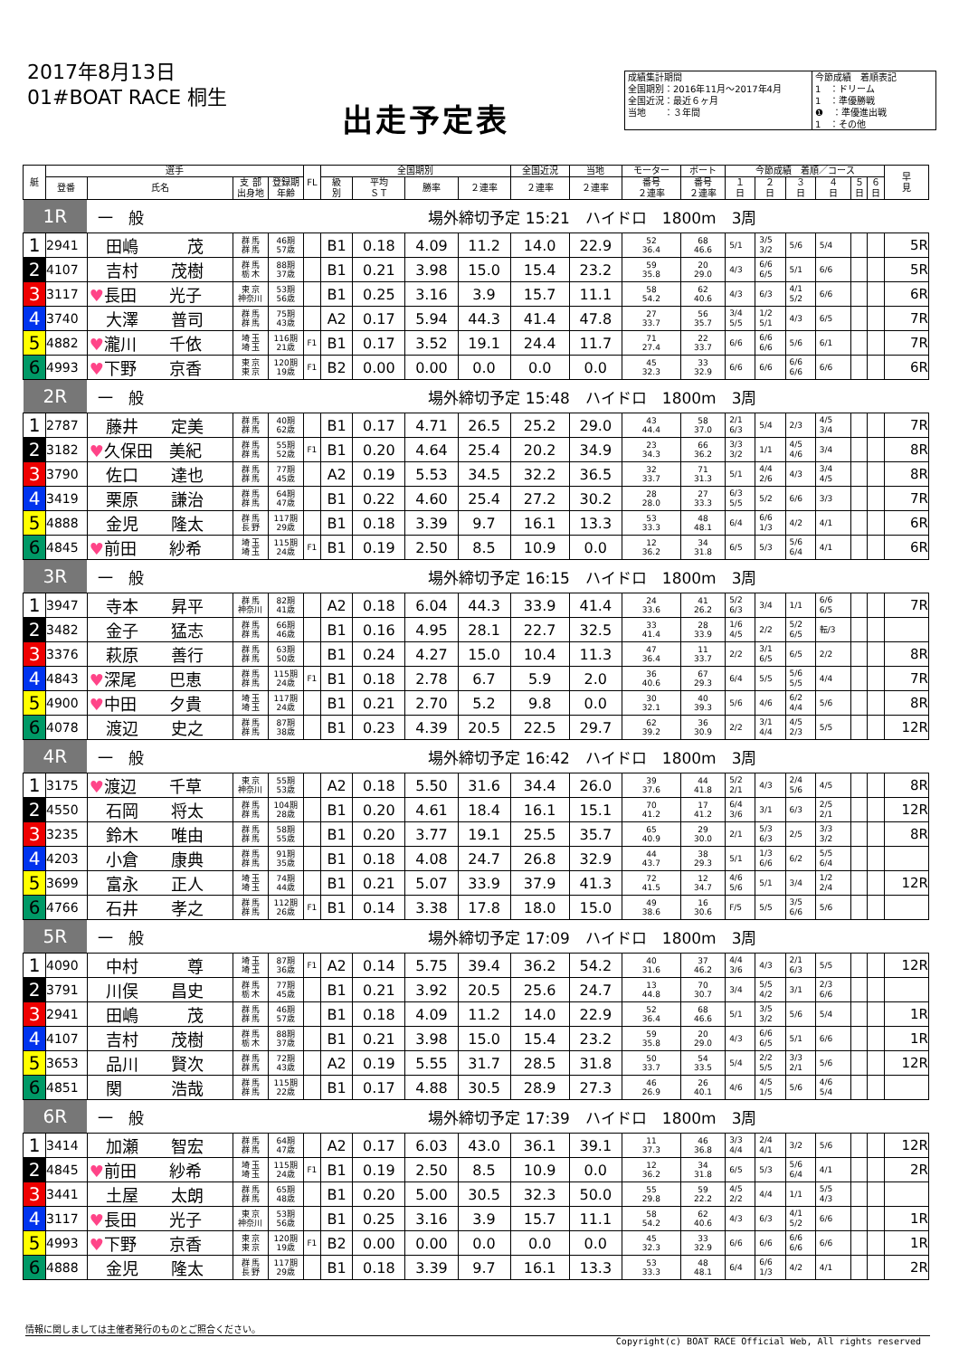2017年8月13日
01#BOAT RACE 桐生
出走予定表
成績集計期間
全国期別：2016年11月～2017年4月
全国近況：最近６ヶ月
当地　　：３年間
今節成績　着順表記
1　：ドリーム
1　：準優勝戦
❶　：準優進出戦
1　：その他
| 艇 | 選手 | | | | FL | 全国期別 | | | | 全国近況 | 当地 | モーター | ボート | 今節成績 着順／コース | | | | | | 早 見 |
| --- | --- | --- | --- | --- | --- | --- | --- | --- | --- | --- | --- | --- | --- | --- | --- | --- | --- | --- | --- | --- |
| | 登番 | 氏名 | 支 部 出身地 | 登録期 年齢 | | 級 別 | 平均 ＳＴ | 勝率 | ２連率 | ２連率 | ２連率 | 番号 ２連率 | 番号 ２連率 | １ 日 | ２ 日 | ３ 日 | ４ 日 | ５ 日 | ６ 日 | |
| 1R | | 一 般 | | | 場外締切予定 15:21 ハイドロ 1800m 3周 | | | | | | | | | | | | | | | |
| 1 | 2941 | 田嶋 茂 | 群 馬 群 馬 | 46期 57歳 | | B1 | 0.18 | 4.09 | 11.2 | 14.0 | 22.9 | 52 36.4 | 68 46.6 | 5/1 | 3/5 3/2 | 5/6 | 5/4 | | | 5R |
| 2 | 4107 | 吉村 茂樹 | 群 馬 栃 木 | 88期 37歳 | | B1 | 0.21 | 3.98 | 15.0 | 15.4 | 23.2 | 59 35.8 | 20 29.0 | 4/3 | 6/6 6/5 | 5/1 | 6/6 | | | 5R |
| 3 | 3117 | ♥ 長田 光子 | 東 京 神奈川 | 53期 56歳 | | B1 | 0.25 | 3.16 | 3.9 | 15.7 | 11.1 | 58 54.2 | 62 40.6 | 4/3 | 6/3 | 4/1 5/2 | 6/6 | | | 6R |
| 4 | 3740 | 大澤 普司 | 群 馬 群 馬 | 75期 43歳 | | A2 | 0.17 | 5.94 | 44.3 | 41.4 | 47.8 | 27 33.7 | 56 35.7 | 3/4 5/5 | 1/2 5/1 | 4/3 | 6/5 | | | 7R |
| 5 | 4882 | ♥ 瀧川 千依 | 埼 玉 埼 玉 | 116期 21歳 | F1 | B1 | 0.17 | 3.52 | 19.1 | 24.4 | 11.7 | 71 27.4 | 22 33.7 | 6/6 | 6/6 6/6 | 5/6 | 6/1 | | | 7R |
| 6 | 4993 | ♥ 下野 京香 | 東 京 東 京 | 120期 19歳 | F1 | B2 | 0.00 | 0.00 | 0.0 | 0.0 | 0.0 | 45 32.3 | 33 32.9 | 6/6 | 6/6 | 6/6 6/6 | 6/6 | | | 6R |
| 2R | | 一 般 | | | 場外締切予定 15:48 ハイドロ 1800m 3周 | | | | | | | | | | | | | | | |
| 1 | 2787 | 藤井 定美 | 群 馬 群 馬 | 40期 62歳 | | B1 | 0.17 | 4.71 | 26.5 | 25.2 | 29.0 | 43 44.4 | 58 37.0 | 2/1 6/3 | 5/4 | 2/3 | 4/5 3/4 | | | 7R |
| 2 | 3182 | ♥ 久保田 美紀 | 群 馬 群 馬 | 55期 52歳 | F1 | B1 | 0.20 | 4.64 | 25.4 | 20.2 | 34.9 | 23 34.3 | 66 36.2 | 3/3 3/2 | 1/1 | 4/5 4/6 | 3/4 | | | 8R |
| 3 | 3790 | 佐口 達也 | 群 馬 群 馬 | 77期 45歳 | | A2 | 0.19 | 5.53 | 34.5 | 32.2 | 36.5 | 32 33.7 | 71 31.3 | 5/1 | 4/4 2/6 | 4/3 | 3/4 4/5 | | | 8R |
| 4 | 3419 | 栗原 謙治 | 群 馬 群 馬 | 64期 47歳 | | B1 | 0.22 | 4.60 | 25.4 | 27.2 | 30.2 | 28 28.0 | 27 33.3 | 6/3 5/5 | 5/2 | 6/6 | 3/3 | | | 7R |
| 5 | 4888 | 金児 隆太 | 群 馬 長 野 | 117期 29歳 | | B1 | 0.18 | 3.39 | 9.7 | 16.1 | 13.3 | 53 33.3 | 48 48.1 | 6/4 | 6/6 1/3 | 4/2 | 4/1 | | | 6R |
| 6 | 4845 | ♥ 前田 紗希 | 埼 玉 埼 玉 | 115期 24歳 | F1 | B1 | 0.19 | 2.50 | 8.5 | 10.9 | 0.0 | 12 36.2 | 34 31.8 | 6/5 | 5/3 | 5/6 6/4 | 4/1 | | | 6R |
| 3R | | 一 般 | | | 場外締切予定 16:15 ハイドロ 1800m 3周 | | | | | | | | | | | | | | | |
| 1 | 3947 | 寺本 昇平 | 群 馬 神奈川 | 82期 41歳 | | A2 | 0.18 | 6.04 | 44.3 | 33.9 | 41.4 | 24 33.6 | 41 26.2 | 5/2 6/3 | 3/4 | 1/1 | 6/6 6/5 | | | 7R |
| 2 | 3482 | 金子 猛志 | 群 馬 群 馬 | 66期 46歳 | | B1 | 0.16 | 4.95 | 28.1 | 22.7 | 32.5 | 33 41.4 | 28 33.9 | 1/6 4/5 | 2/2 | 5/2 6/5 | 転/3 | | | |
| 3 | 3376 | 萩原 善行 | 群 馬 群 馬 | 63期 50歳 | | B1 | 0.24 | 4.27 | 15.0 | 10.4 | 11.3 | 47 36.4 | 11 33.7 | 2/2 | 3/1 6/5 | 6/5 | 2/2 | | | 8R |
| 4 | 4843 | ♥ 深尾 巴恵 | 群 馬 群 馬 | 115期 24歳 | F1 | B1 | 0.18 | 2.78 | 6.7 | 5.9 | 2.0 | 36 40.6 | 67 29.3 | 6/4 | 5/5 | 5/6 5/5 | 4/4 | | | 7R |
| 5 | 4900 | ♥ 中田 夕貴 | 埼 玉 埼 玉 | 117期 24歳 | | B1 | 0.21 | 2.70 | 5.2 | 9.8 | 0.0 | 30 32.1 | 40 39.3 | 5/6 | 4/6 | 6/2 4/4 | 5/6 | | | 8R |
| 6 | 4078 | 渡辺 史之 | 群 馬 群 馬 | 87期 38歳 | | B1 | 0.23 | 4.39 | 20.5 | 22.5 | 29.7 | 62 39.2 | 36 30.9 | 2/2 | 3/1 4/4 | 4/5 2/3 | 5/5 | | | 12R |
| 4R | | 一 般 | | | 場外締切予定 16:42 ハイドロ 1800m 3周 | | | | | | | | | | | | | | | |
| 1 | 3175 | ♥ 渡辺 千草 | 東 京 神奈川 | 55期 53歳 | | A2 | 0.18 | 5.50 | 31.6 | 34.4 | 26.0 | 39 37.6 | 44 41.8 | 5/2 2/1 | 4/3 | 2/4 5/6 | 4/5 | | | 8R |
| 2 | 4550 | 石岡 将太 | 群 馬 群 馬 | 104期 28歳 | | B1 | 0.20 | 4.61 | 18.4 | 16.1 | 15.1 | 70 41.2 | 17 41.2 | 6/4 3/6 | 3/1 | 6/3 | 2/5 2/1 | | | 12R |
| 3 | 3235 | 鈴木 唯由 | 群 馬 群 馬 | 58期 55歳 | | B1 | 0.20 | 3.77 | 19.1 | 25.5 | 35.7 | 65 40.9 | 29 30.0 | 2/1 | 5/3 6/3 | 2/5 | 3/3 3/2 | | | 8R |
| 4 | 4203 | 小倉 康典 | 群 馬 群 馬 | 91期 35歳 | | B1 | 0.18 | 4.08 | 24.7 | 26.8 | 32.9 | 44 43.7 | 38 29.3 | 5/1 | 1/3 6/6 | 6/2 | 5/5 6/4 | | | |
| 5 | 3699 | 富永 正人 | 埼 玉 埼 玉 | 74期 44歳 | | B1 | 0.21 | 5.07 | 33.9 | 37.9 | 41.3 | 72 41.5 | 12 34.7 | 4/6 5/6 | 5/1 | 3/4 | 1/2 2/4 | | | 12R |
| 6 | 4766 | 石井 孝之 | 群 馬 群 馬 | 112期 26歳 | F1 | B1 | 0.14 | 3.38 | 17.8 | 18.0 | 15.0 | 49 38.6 | 16 30.6 | F/5 | 5/5 | 3/5 6/6 | 5/6 | | | |
| 5R | | 一 般 | | | 場外締切予定 17:09 ハイドロ 1800m 3周 | | | | | | | | | | | | | | | |
| 1 | 4090 | 中村 尊 | 埼 玉 埼 玉 | 87期 36歳 | F1 | A2 | 0.14 | 5.75 | 39.4 | 36.2 | 54.2 | 40 31.6 | 37 46.2 | 4/4 3/6 | 4/3 | 2/1 6/3 | 5/5 | | | 12R |
| 2 | 3791 | 川俣 昌史 | 群 馬 栃 木 | 77期 45歳 | | B1 | 0.21 | 3.92 | 20.5 | 25.6 | 24.7 | 13 44.8 | 70 30.7 | 3/4 | 5/5 4/2 | 3/1 | 2/3 6/6 | | | |
| 3 | 2941 | 田嶋 茂 | 群 馬 群 馬 | 46期 57歳 | | B1 | 0.18 | 4.09 | 11.2 | 14.0 | 22.9 | 52 36.4 | 68 46.6 | 5/1 | 3/5 3/2 | 5/6 | 5/4 | | | 1R |
| 4 | 4107 | 吉村 茂樹 | 群 馬 栃 木 | 88期 37歳 | | B1 | 0.21 | 3.98 | 15.0 | 15.4 | 23.2 | 59 35.8 | 20 29.0 | 4/3 | 6/6 6/5 | 5/1 | 6/6 | | | 1R |
| 5 | 3653 | 品川 賢次 | 群 馬 群 馬 | 72期 43歳 | | A2 | 0.19 | 5.55 | 31.7 | 28.5 | 31.8 | 50 33.7 | 54 33.5 | 5/4 | 2/2 5/5 | 3/3 2/1 | 5/6 | | | 12R |
| 6 | 4851 | 関 浩哉 | 群 馬 群 馬 | 115期 22歳 | | B1 | 0.17 | 4.88 | 30.5 | 28.9 | 27.3 | 46 26.9 | 26 40.1 | 4/6 | 4/5 1/5 | 5/6 | 4/6 5/4 | | | |
| 6R | | 一 般 | | | 場外締切予定 17:39 ハイドロ 1800m 3周 | | | | | | | | | | | | | | | |
| 1 | 3414 | 加瀬 智宏 | 群 馬 群 馬 | 64期 47歳 | | A2 | 0.17 | 6.03 | 43.0 | 36.1 | 39.1 | 11 37.3 | 46 36.8 | 3/3 4/4 | 2/4 4/1 | 3/2 | 5/6 | | | 12R |
| 2 | 4845 | ♥ 前田 紗希 | 埼 玉 埼 玉 | 115期 24歳 | F1 | B1 | 0.19 | 2.50 | 8.5 | 10.9 | 0.0 | 12 36.2 | 34 31.8 | 6/5 | 5/3 | 5/6 6/4 | 4/1 | | | 2R |
| 3 | 3441 | 土屋 太朗 | 群 馬 群 馬 | 65期 48歳 | | B1 | 0.20 | 5.00 | 30.5 | 32.3 | 50.0 | 55 29.8 | 59 22.2 | 4/5 2/2 | 4/4 | 1/1 | 5/5 4/3 | | | |
| 4 | 3117 | ♥ 長田 光子 | 東 京 神奈川 | 53期 56歳 | | B1 | 0.25 | 3.16 | 3.9 | 15.7 | 11.1 | 58 54.2 | 62 40.6 | 4/3 | 6/3 | 4/1 5/2 | 6/6 | | | 1R |
| 5 | 4993 | ♥ 下野 京香 | 東 京 東 京 | 120期 19歳 | F1 | B2 | 0.00 | 0.00 | 0.0 | 0.0 | 0.0 | 45 32.3 | 33 32.9 | 6/6 | 6/6 | 6/6 6/6 | 6/6 | | | 1R |
| 6 | 4888 | 金児 隆太 | 群 馬 長 野 | 117期 29歳 | | B1 | 0.18 | 3.39 | 9.7 | 16.1 | 13.3 | 53 33.3 | 48 48.1 | 6/4 | 6/6 1/3 | 4/2 | 4/1 | | | 2R |
情報に関しましては主催者発行のものとご照合ください。
Copyright(c) BOAT RACE Official Web, All rights reserved